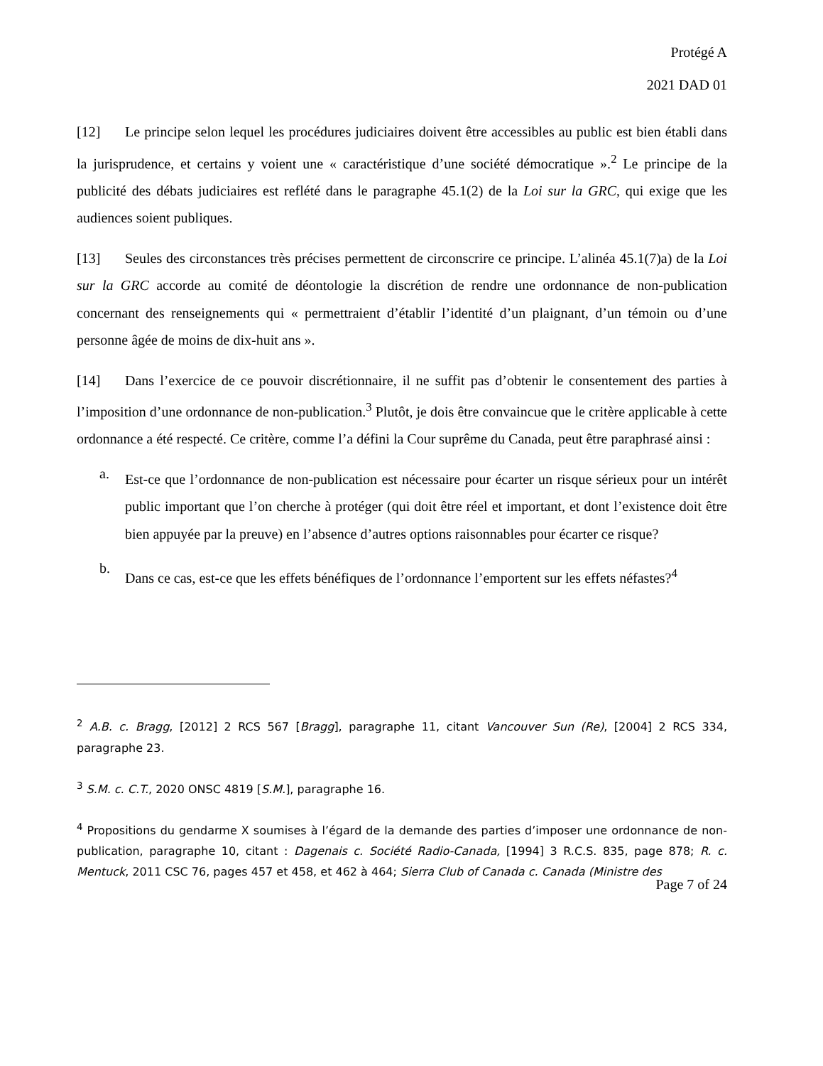Protégé A
2021 DAD 01
[12] Le principe selon lequel les procédures judiciaires doivent être accessibles au public est bien établi dans la jurisprudence, et certains y voient une « caractéristique d’une société démocratique ».<sup>2</sup> Le principe de la publicité des débats judiciaires est reflété dans le paragraphe 45.1(2) de la Loi sur la GRC, qui exige que les audiences soient publiques.
[13] Seules des circonstances très précises permettent de circonscrire ce principe. L’alinéa 45.1(7)a) de la Loi sur la GRC accorde au comité de déontologie la discrétion de rendre une ordonnance de non-publication concernant des renseignements qui « permettraient d’établir l’identité d’un plaignant, d’un témoin ou d’une personne âgée de moins de dix-huit ans ».
[14] Dans l’exercice de ce pouvoir discrétionnaire, il ne suffit pas d’obtenir le consentement des parties à l’imposition d’une ordonnance de non-publication.<sup>3</sup> Plutôt, je dois être convaincue que le critère applicable à cette ordonnance a été respecté. Ce critère, comme l’a défini la Cour suprême du Canada, peut être paraphrasé ainsi :
a.
Est-ce que l’ordonnance de non-publication est nécessaire pour écarter un risque sérieux pour un intérêt public important que l’on cherche à protéger (qui doit être réel et important, et dont l’existence doit être bien appuyée par la preuve) en l’absence d’autres options raisonnables pour écarter ce risque?
b.
Dans ce cas, est-ce que les effets bénéfiques de l’ordonnance l’emportent sur les effets néfastes?<sup>4</sup>
<sup>2</sup> A.B. c. Bragg, [2012] 2 RCS 567 [Bragg], paragraphe 11, citant Vancouver Sun (Re), [2004] 2 RCS 334, paragraphe 23.
<sup>3</sup> S.M. c. C.T., 2020 ONSC 4819 [S.M.], paragraphe 16.
<sup>4</sup> Propositions du gendarme X soumises à l’égard de la demande des parties d’imposer une ordonnance de non-publication, paragraphe 10, citant : Dagenais c. Société Radio-Canada, [1994] 3 R.C.S. 835, page 878; R. c. Mentuck, 2011 CSC 76, pages 457 et 458, et 462 à 464; Sierra Club of Canada c. Canada (Ministre des
Page 7 of 24